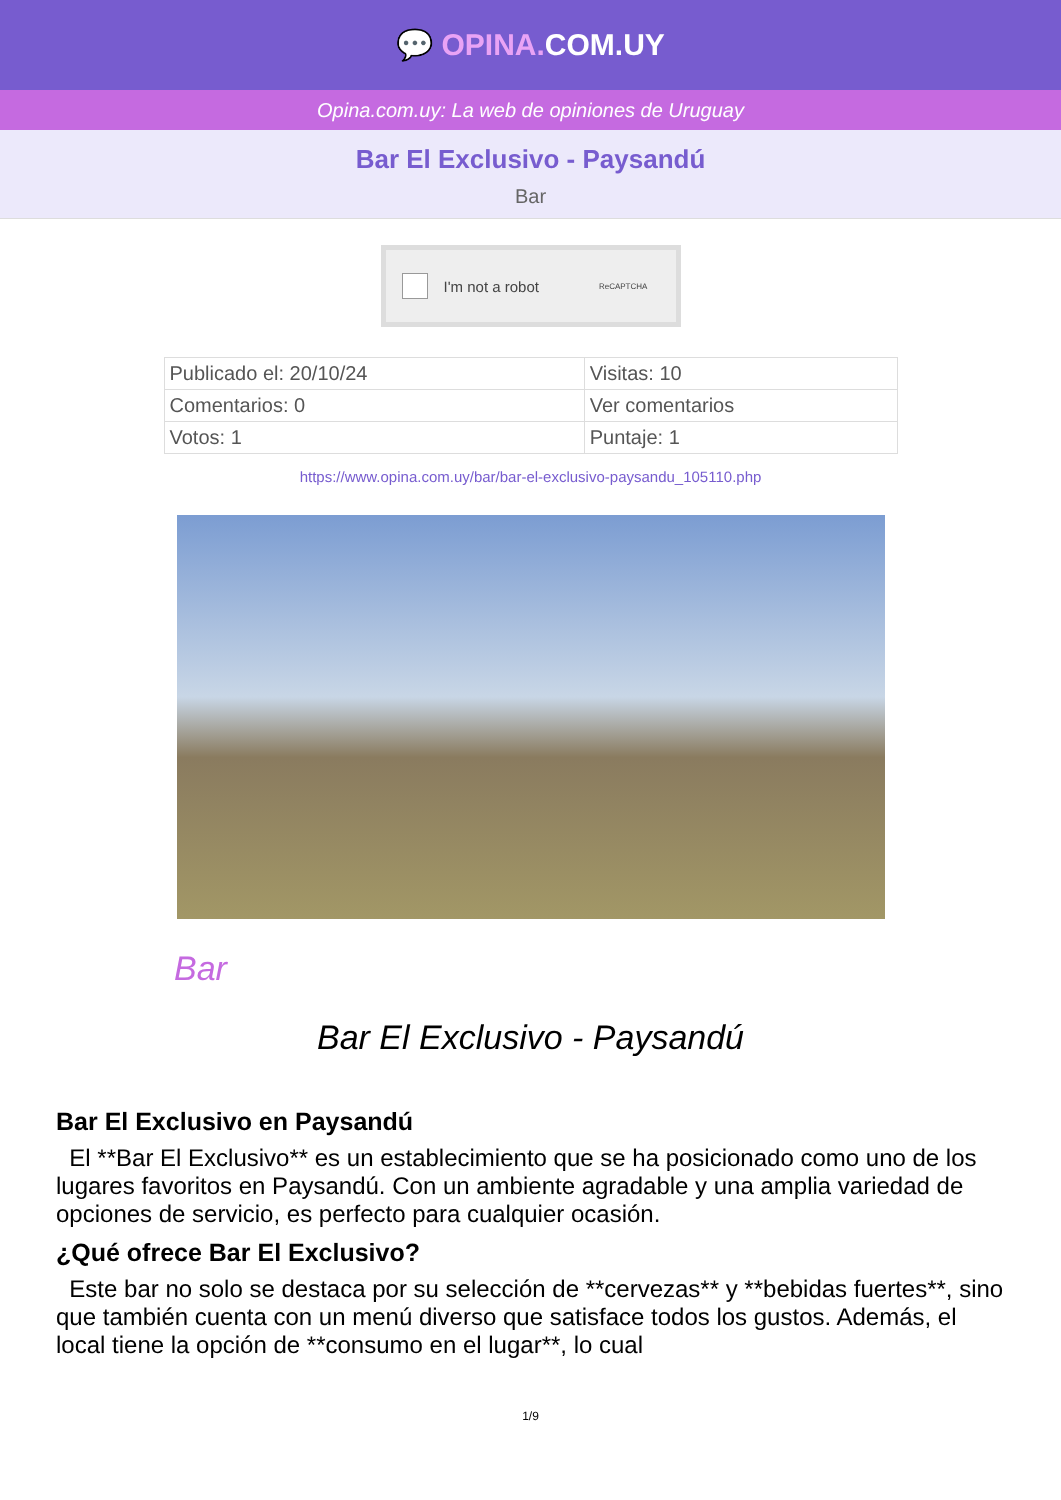💬 OPINA. COM.UY
Opina.com.uy: La web de opiniones de Uruguay
Bar El Exclusivo - Paysandú
Bar
I'm not a robot ReCAPTCHA
| Publicado el: 20/10/24 | Visitas: 10 |
| Comentarios: 0 | Ver comentarios |
| Votos: 1 | Puntaje: 1 |
https://www.opina.com.uy/bar/bar-el-exclusivo-paysandu_105110.php
Bar
Bar El Exclusivo - Paysandú
Bar El Exclusivo en Paysandú
El **Bar El Exclusivo** es un establecimiento que se ha posicionado como uno de los lugares favoritos en Paysandú. Con un ambiente agradable y una amplia variedad de opciones de servicio, es perfecto para cualquier ocasión.
¿Qué ofrece Bar El Exclusivo?
Este bar no solo se destaca por su selección de **cervezas** y **bebidas fuertes**, sino que también cuenta con un menú diverso que satisface todos los gustos. Además, el local tiene la opción de **consumo en el lugar**, lo cual
1/9